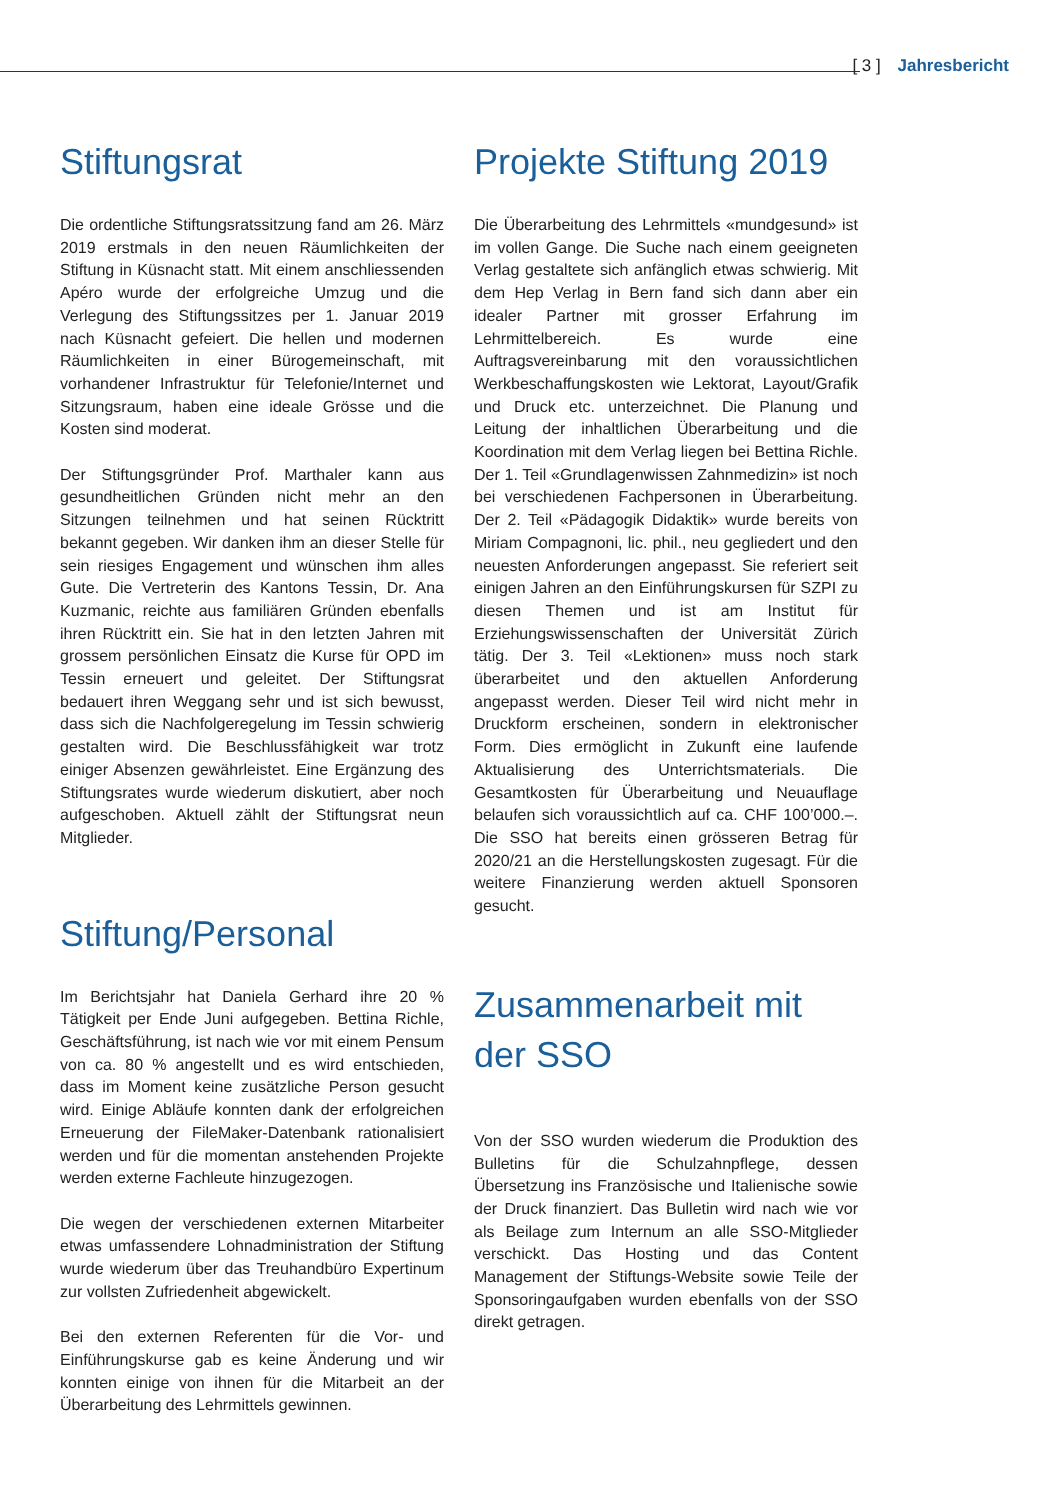[ 3 ] Jahresbericht
Stiftungsrat
Die ordentliche Stiftungsratssitzung fand am 26. März 2019 erstmals in den neuen Räumlichkeiten der Stiftung in Küsnacht statt. Mit einem anschliessenden Apéro wurde der erfolgreiche Umzug und die Verlegung des Stiftungssitzes per 1. Januar 2019 nach Küsnacht gefeiert. Die hellen und modernen Räumlichkeiten in einer Bürogemeinschaft, mit vorhandener Infrastruktur für Telefonie/Internet und Sitzungsraum, haben eine ideale Grösse und die Kosten sind moderat.
Der Stiftungsgründer Prof. Marthaler kann aus gesundheitlichen Gründen nicht mehr an den Sitzungen teilnehmen und hat seinen Rücktritt bekannt gegeben. Wir danken ihm an dieser Stelle für sein riesiges Engagement und wünschen ihm alles Gute. Die Vertreterin des Kantons Tessin, Dr. Ana Kuzmanic, reichte aus familiären Gründen ebenfalls ihren Rücktritt ein. Sie hat in den letzten Jahren mit grossem persönlichen Einsatz die Kurse für OPD im Tessin erneuert und geleitet. Der Stiftungsrat bedauert ihren Weggang sehr und ist sich bewusst, dass sich die Nachfolgeregelung im Tessin schwierig gestalten wird. Die Beschlussfähigkeit war trotz einiger Absenzen gewährleistet. Eine Ergänzung des Stiftungsrates wurde wiederum diskutiert, aber noch aufgeschoben. Aktuell zählt der Stiftungsrat neun Mitglieder.
Stiftung/Personal
Im Berichtsjahr hat Daniela Gerhard ihre 20 % Tätigkeit per Ende Juni aufgegeben. Bettina Richle, Geschäftsführung, ist nach wie vor mit einem Pensum von ca. 80 % angestellt und es wird entschieden, dass im Moment keine zusätzliche Person gesucht wird. Einige Abläufe konnten dank der erfolgreichen Erneuerung der FileMaker-Datenbank rationalisiert werden und für die momentan anstehenden Projekte werden externe Fachleute hinzugezogen.
Die wegen der verschiedenen externen Mitarbeiter etwas umfassendere Lohnadministration der Stiftung wurde wiederum über das Treuhandbüro Expertinum zur vollsten Zufriedenheit abgewickelt.
Bei den externen Referenten für die Vor- und Einführungskurse gab es keine Änderung und wir konnten einige von ihnen für die Mitarbeit an der Überarbeitung des Lehrmittels gewinnen.
Projekte Stiftung 2019
Die Überarbeitung des Lehrmittels «mundgesund» ist im vollen Gange. Die Suche nach einem geeigneten Verlag gestaltete sich anfänglich etwas schwierig. Mit dem Hep Verlag in Bern fand sich dann aber ein idealer Partner mit grosser Erfahrung im Lehrmittelbereich. Es wurde eine Auftragsvereinbarung mit den voraussichtlichen Werkbeschaffungskosten wie Lektorat, Layout/Grafik und Druck etc. unterzeichnet. Die Planung und Leitung der inhaltlichen Überarbeitung und die Koordination mit dem Verlag liegen bei Bettina Richle. Der 1. Teil «Grundlagenwissen Zahnmedizin» ist noch bei verschiedenen Fachpersonen in Überarbeitung. Der 2. Teil «Pädagogik Didaktik» wurde bereits von Miriam Compagnoni, lic. phil., neu gegliedert und den neuesten Anforderungen angepasst. Sie referiert seit einigen Jahren an den Einführungskursen für SZPI zu diesen Themen und ist am Institut für Erziehungswissenschaften der Universität Zürich tätig. Der 3. Teil «Lektionen» muss noch stark überarbeitet und den aktuellen Anforderung angepasst werden. Dieser Teil wird nicht mehr in Druckform erscheinen, sondern in elektronischer Form. Dies ermöglicht in Zukunft eine laufende Aktualisierung des Unterrichtsmaterials. Die Gesamtkosten für Überarbeitung und Neuauflage belaufen sich voraussichtlich auf ca. CHF 100’000.–. Die SSO hat bereits einen grösseren Betrag für 2020/21 an die Herstellungskosten zugesagt. Für die weitere Finanzierung werden aktuell Sponsoren gesucht.
Zusammenarbeit mit der SSO
Von der SSO wurden wiederum die Produktion des Bulletins für die Schulzahnpflege, dessen Übersetzung ins Französische und Italienische sowie der Druck finanziert. Das Bulletin wird nach wie vor als Beilage zum Internum an alle SSO-Mitglieder verschickt. Das Hosting und das Content Management der Stiftungs-Website sowie Teile der Sponsoringaufgaben wurden ebenfalls von der SSO direkt getragen.